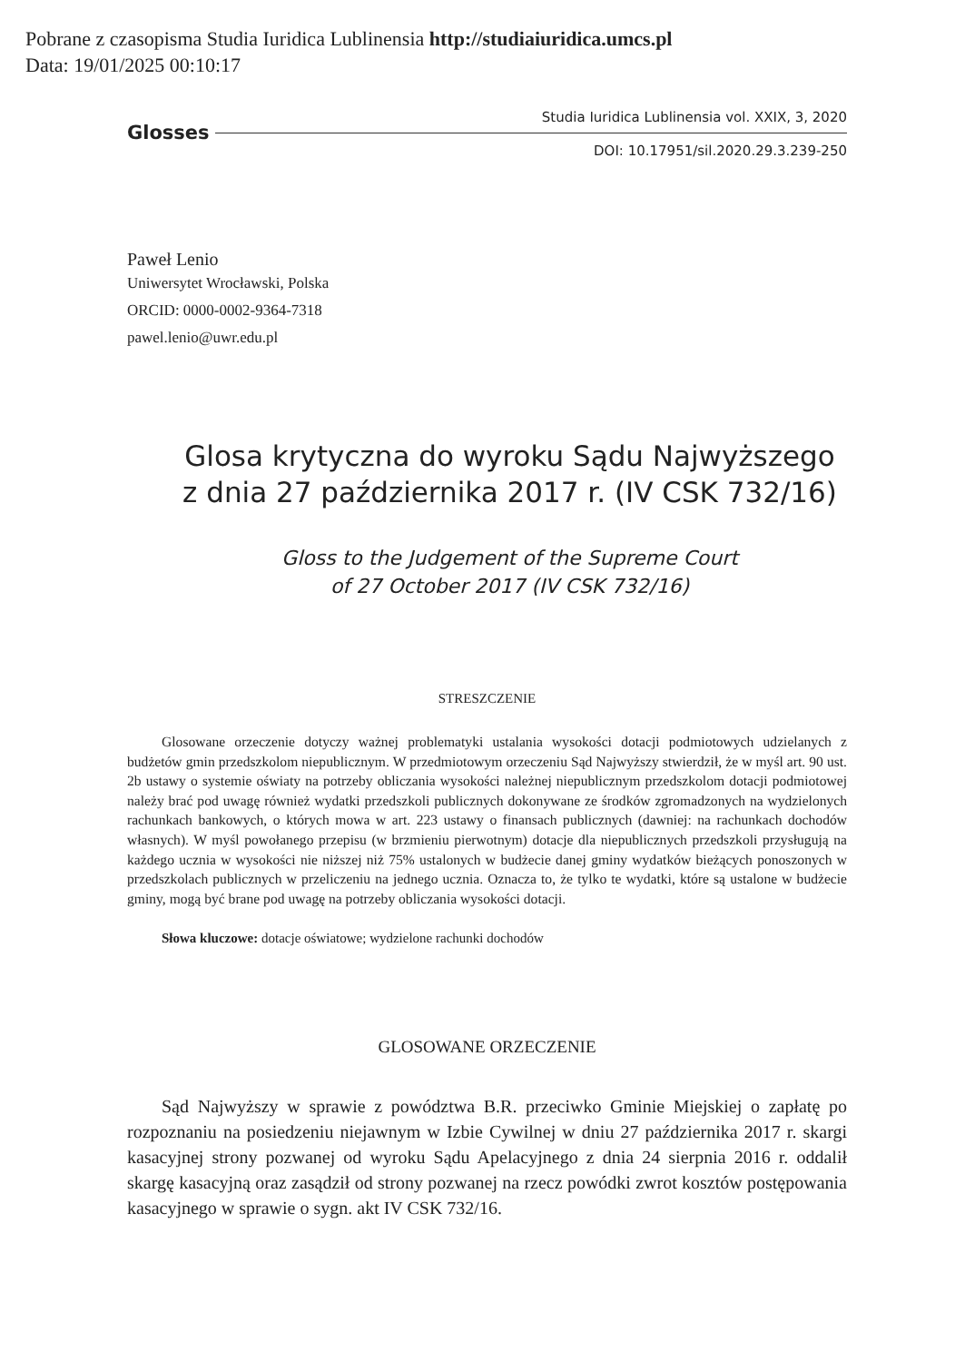Pobrane z czasopisma Studia Iuridica Lublinensia http://studiaiuridica.umcs.pl
Data: 19/01/2025 00:10:17
Glosses
Studia Iuridica Lublinensia vol. XXIX, 3, 2020
DOI: 10.17951/sil.2020.29.3.239-250
Paweł Lenio
Uniwersytet Wrocławski, Polska
ORCID: 0000-0002-9364-7318
pawel.lenio@uwr.edu.pl
Glosa krytyczna do wyroku Sądu Najwyższego
z dnia 27 października 2017 r. (IV CSK 732/16)
Gloss to the Judgement of the Supreme Court
of 27 October 2017 (IV CSK 732/16)
STRESZCZENIE
Glosowane orzeczenie dotyczy ważnej problematyki ustalania wysokości dotacji podmiotowych udzielanych z budżetów gmin przedszkolom niepublicznym. W przedmiotowym orzeczeniu Sąd Najwyższy stwierdził, że w myśl art. 90 ust. 2b ustawy o systemie oświaty na potrzeby obliczania wysokości należnej niepublicznym przedszkolom dotacji podmiotowej należy brać pod uwagę również wydatki przedszkoli publicznych dokonywane ze środków zgromadzonych na wydzielonych rachunkach bankowych, o których mowa w art. 223 ustawy o finansach publicznych (dawniej: na rachunkach dochodów własnych). W myśl powołanego przepisu (w brzmieniu pierwotnym) dotacje dla niepublicznych przedszkoli przysługują na każdego ucznia w wysokości nie niższej niż 75% ustalonych w budżecie danej gminy wydatków bieżących ponoszonych w przedszkolach publicznych w przeliczeniu na jednego ucznia. Oznacza to, że tylko te wydatki, które są ustalone w budżecie gminy, mogą być brane pod uwagę na potrzeby obliczania wysokości dotacji.
Słowa kluczowe: dotacje oświatowe; wydzielone rachunki dochodów
GLOSOWANE ORZECZENIE
Sąd Najwyższy w sprawie z powództwa B.R. przeciwko Gminie Miejskiej o zapłatę po rozpoznaniu na posiedzeniu niejawnym w Izbie Cywilnej w dniu 27 października 2017 r. skargi kasacyjnej strony pozwanej od wyroku Sądu Apelacyjnego z dnia 24 sierpnia 2016 r. oddalił skargę kasacyjną oraz zasądził od strony pozwanej na rzecz powódki zwrot kosztów postępowania kasacyjnego w sprawie o sygn. akt IV CSK 732/16.